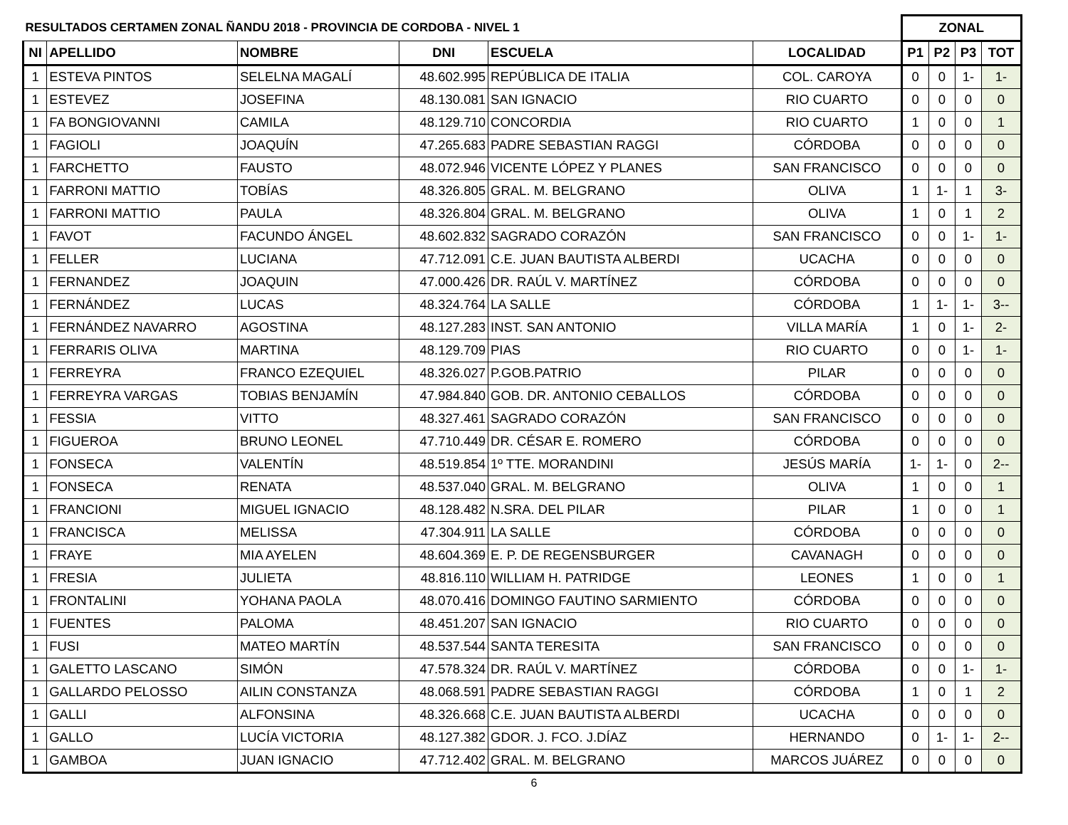| RESULTADOS CERTAMEN ZONAL ÑANDU 2018 - PROVINCIA DE CORDOBA - NIVEL 1 | | | | | | ZONAL | | | |
| --- | --- | --- | --- | --- | --- | --- | --- | --- | --- |
| NI | APELLIDO | NOMBRE | DNI | ESCUELA | LOCALIDAD | P1 | P2 | P3 | TOT |
| 1 | ESTEVA PINTOS | SELELNA MAGALÍ | 48.602.995 | REPÚBLICA DE ITALIA | COL. CAROYA | 0 | 0 | 1- | 1- |
| 1 | ESTEVEZ | JOSEFINA | 48.130.081 | SAN IGNACIO | RIO CUARTO | 0 | 0 | 0 | 0 |
| 1 | FA BONGIOVANNI | CAMILA | 48.129.710 | CONCORDIA | RIO CUARTO | 1 | 0 | 0 | 1 |
| 1 | FAGIOLI | JOAQUÍN | 47.265.683 | PADRE SEBASTIAN RAGGI | CÓRDOBA | 0 | 0 | 0 | 0 |
| 1 | FARCHETTO | FAUSTO | 48.072.946 | VICENTE LÓPEZ Y PLANES | SAN FRANCISCO | 0 | 0 | 0 | 0 |
| 1 | FARRONI MATTIO | TOBÍAS | 48.326.805 | GRAL. M. BELGRANO | OLIVA | 1 | 1- | 1 | 3- |
| 1 | FARRONI MATTIO | PAULA | 48.326.804 | GRAL. M. BELGRANO | OLIVA | 1 | 0 | 1 | 2 |
| 1 | FAVOT | FACUNDO ÁNGEL | 48.602.832 | SAGRADO CORAZÓN | SAN FRANCISCO | 0 | 0 | 1- | 1- |
| 1 | FELLER | LUCIANA | 47.712.091 | C.E. JUAN BAUTISTA ALBERDI | UCACHA | 0 | 0 | 0 | 0 |
| 1 | FERNANDEZ | JOAQUIN | 47.000.426 | DR. RAÚL V. MARTÍNEZ | CÓRDOBA | 0 | 0 | 0 | 0 |
| 1 | FERNÁNDEZ | LUCAS | 48.324.764 | LA SALLE | CÓRDOBA | 1 | 1- | 1- | 3-- |
| 1 | FERNÁNDEZ NAVARRO | AGOSTINA | 48.127.283 | INST. SAN ANTONIO | VILLA MARÍA | 1 | 0 | 1- | 2- |
| 1 | FERRARIS OLIVA | MARTINA | 48.129.709 | PIAS | RIO CUARTO | 0 | 0 | 1- | 1- |
| 1 | FERREYRA | FRANCO EZEQUIEL | 48.326.027 | P.GOB.PATRIO | PILAR | 0 | 0 | 0 | 0 |
| 1 | FERREYRA VARGAS | TOBIAS BENJAMÍN | 47.984.840 | GOB. DR. ANTONIO CEBALLOS | CÓRDOBA | 0 | 0 | 0 | 0 |
| 1 | FESSIA | VITTO | 48.327.461 | SAGRADO CORAZÓN | SAN FRANCISCO | 0 | 0 | 0 | 0 |
| 1 | FIGUEROA | BRUNO LEONEL | 47.710.449 | DR. CÉSAR E. ROMERO | CÓRDOBA | 0 | 0 | 0 | 0 |
| 1 | FONSECA | VALENTÍN | 48.519.854 | 1º TTE. MORANDINI | JESÚS MARÍA | 1- | 1- | 0 | 2-- |
| 1 | FONSECA | RENATA | 48.537.040 | GRAL. M. BELGRANO | OLIVA | 1 | 0 | 0 | 1 |
| 1 | FRANCIONI | MIGUEL IGNACIO | 48.128.482 | N.SRA. DEL PILAR | PILAR | 1 | 0 | 0 | 1 |
| 1 | FRANCISCA | MELISSA | 47.304.911 | LA SALLE | CÓRDOBA | 0 | 0 | 0 | 0 |
| 1 | FRAYE | MIA AYELEN | 48.604.369 | E. P. DE REGENSBURGER | CAVANAGH | 0 | 0 | 0 | 0 |
| 1 | FRESIA | JULIETA | 48.816.110 | WILLIAM H. PATRIDGE | LEONES | 1 | 0 | 0 | 1 |
| 1 | FRONTALINI | YOHANA PAOLA | 48.070.416 | DOMINGO FAUTINO SARMIENTO | CÓRDOBA | 0 | 0 | 0 | 0 |
| 1 | FUENTES | PALOMA | 48.451.207 | SAN IGNACIO | RIO CUARTO | 0 | 0 | 0 | 0 |
| 1 | FUSI | MATEO MARTÍN | 48.537.544 | SANTA TERESITA | SAN FRANCISCO | 0 | 0 | 0 | 0 |
| 1 | GALETTO LASCANO | SIMÓN | 47.578.324 | DR. RAÚL V. MARTÍNEZ | CÓRDOBA | 0 | 0 | 1- | 1- |
| 1 | GALLARDO PELOSSO | AILIN CONSTANZA | 48.068.591 | PADRE SEBASTIAN RAGGI | CÓRDOBA | 1 | 0 | 1 | 2 |
| 1 | GALLI | ALFONSINA | 48.326.668 | C.E. JUAN BAUTISTA ALBERDI | UCACHA | 0 | 0 | 0 | 0 |
| 1 | GALLO | LUCÍA VICTORIA | 48.127.382 | GDOR. J. FCO. J.DÍAZ | HERNANDO | 0 | 1- | 1- | 2-- |
| 1 | GAMBOA | JUAN IGNACIO | 47.712.402 | GRAL. M. BELGRANO | MARCOS JUÁREZ | 0 | 0 | 0 | 0 |
6